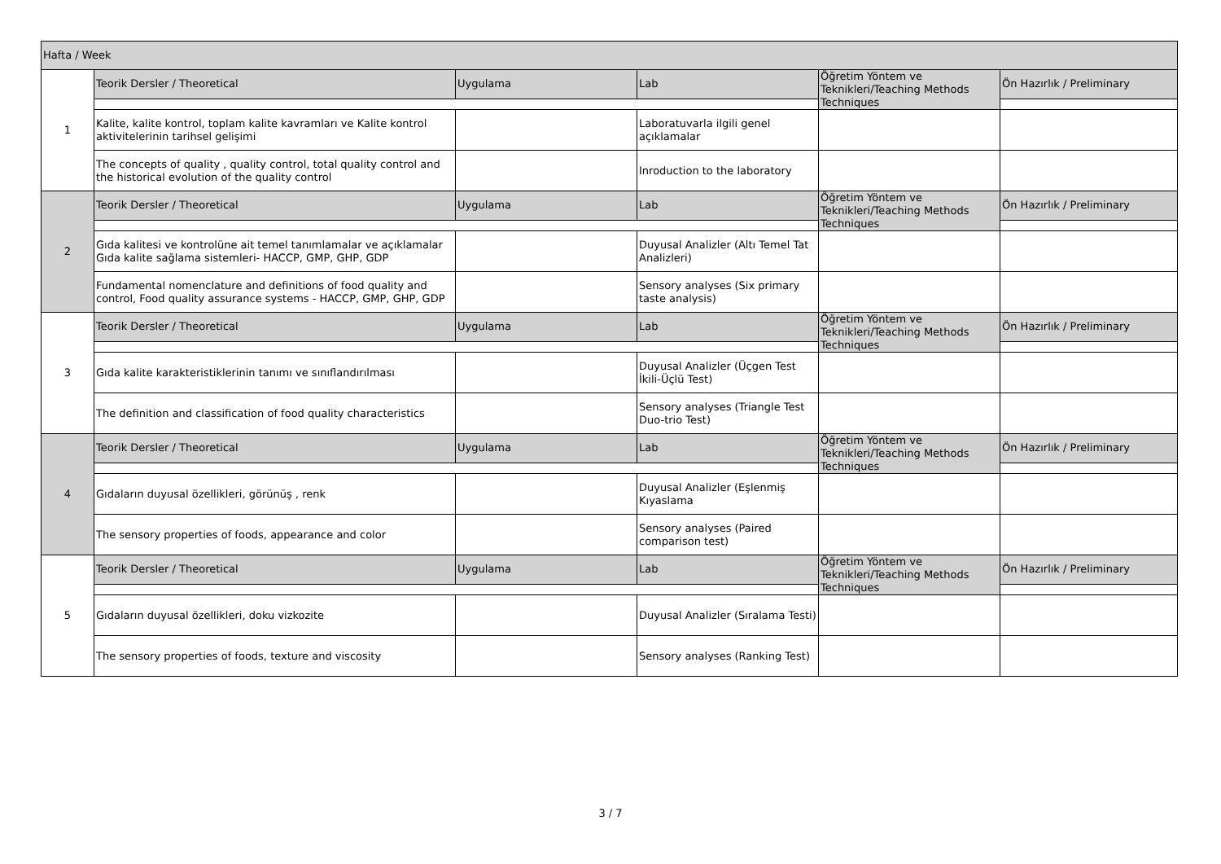| Hafta / Week | | | | | |
| 1 | Teorik Dersler / Theoretical | Uygulama | Lab | Öğretim Yöntem ve Teknikleri/Teaching Methods Techniques | Ön Hazırlık / Preliminary |
| | Kalite, kalite kontrol, toplam kalite kavramları ve Kalite kontrol aktivitelerinin tarihsel gelişimi | | Laboratuvarla ilgili genel açıklamalar | | |
| | The concepts of quality , quality control, total quality control and the historical evolution of the quality control | | Inroduction to the laboratory | | |
| 2 | Teorik Dersler / Theoretical | Uygulama | Lab | Öğretim Yöntem ve Teknikleri/Teaching Methods Techniques | Ön Hazırlık / Preliminary |
| | Gıda kalitesi ve kontrolüne ait temel tanımlamalar ve açıklamalar Gıda kalite sağlama sistemleri- HACCP, GMP, GHP, GDP | | Duyusal Analizler (Altı Temel Tat Analizleri) | | |
| | Fundamental nomenclature and definitions of food quality and control, Food quality assurance systems - HACCP, GMP, GHP, GDP | | Sensory analyses (Six primary taste analysis) | | |
| 3 | Teorik Dersler / Theoretical | Uygulama | Lab | Öğretim Yöntem ve Teknikleri/Teaching Methods Techniques | Ön Hazırlık / Preliminary |
| | Gıda kalite karakteristiklerinin tanımı ve sınıflandırılması | | Duyusal Analizler (Üçgen Test İkili-Üçlü Test) | | |
| | The definition and classification of food quality characteristics | | Sensory analyses (Triangle Test Duo-trio Test) | | |
| 4 | Teorik Dersler / Theoretical | Uygulama | Lab | Öğretim Yöntem ve Teknikleri/Teaching Methods Techniques | Ön Hazırlık / Preliminary |
| | Gıdaların duyusal özellikleri, görünüş , renk | | Duyusal Analizler (Eşlenmiş Kıyaslama | | |
| | The sensory properties of foods, appearance and color | | Sensory analyses (Paired comparison test) | | |
| 5 | Teorik Dersler / Theoretical | Uygulama | Lab | Öğretim Yöntem ve Teknikleri/Teaching Methods Techniques | Ön Hazırlık / Preliminary |
| | Gıdaların duyusal özellikleri, doku vizkozite | | Duyusal Analizler (Sıralama Testi) | | |
| | The sensory properties of foods, texture and viscosity | | Sensory analyses (Ranking Test) | | |
3 / 7